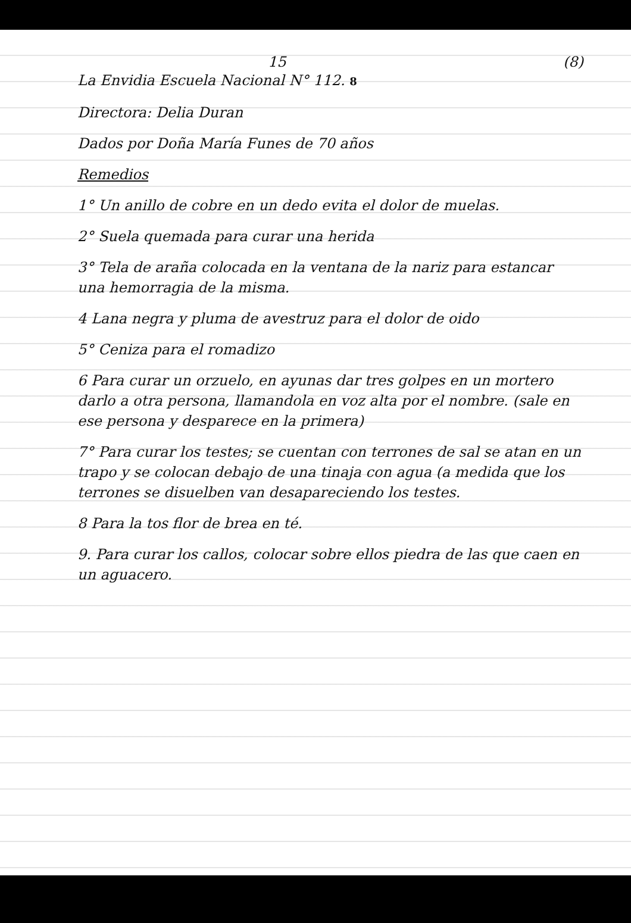15 (8)
La Envidia Escuela Nacional N° 112. 8
Directora: Delia Duran
Dados por Doña María Funes de 70 años
Remedios
1° Un anillo de cobre en un dedo evita el dolor de muelas.
2° Suela quemada para curar una herida
3° Tela de araña colocada en la ventana de la nariz para estancar una hemorragia de la misma.
4 Lana negra y pluma de avestruz para el dolor de oido
5° Ceniza para el romadizo
6 Para curar un orzuelo, en ayunas dar tres golpes en un mortero darlo a otra persona, llamandola en voz alta por el nombre. (sale en ese persona y desparece en la primera)
7° Para curar los testes; se cuentan con terrones de sal se atan en un trapo y se colocan debajo de una tinaja con agua (a medida que los terrones se disuelben van desapareciendo los testes.
8 Para la tos flor de brea en té.
9. Para curar los callos, colocar sobre ellos piedra de las que caen en un aguacero.